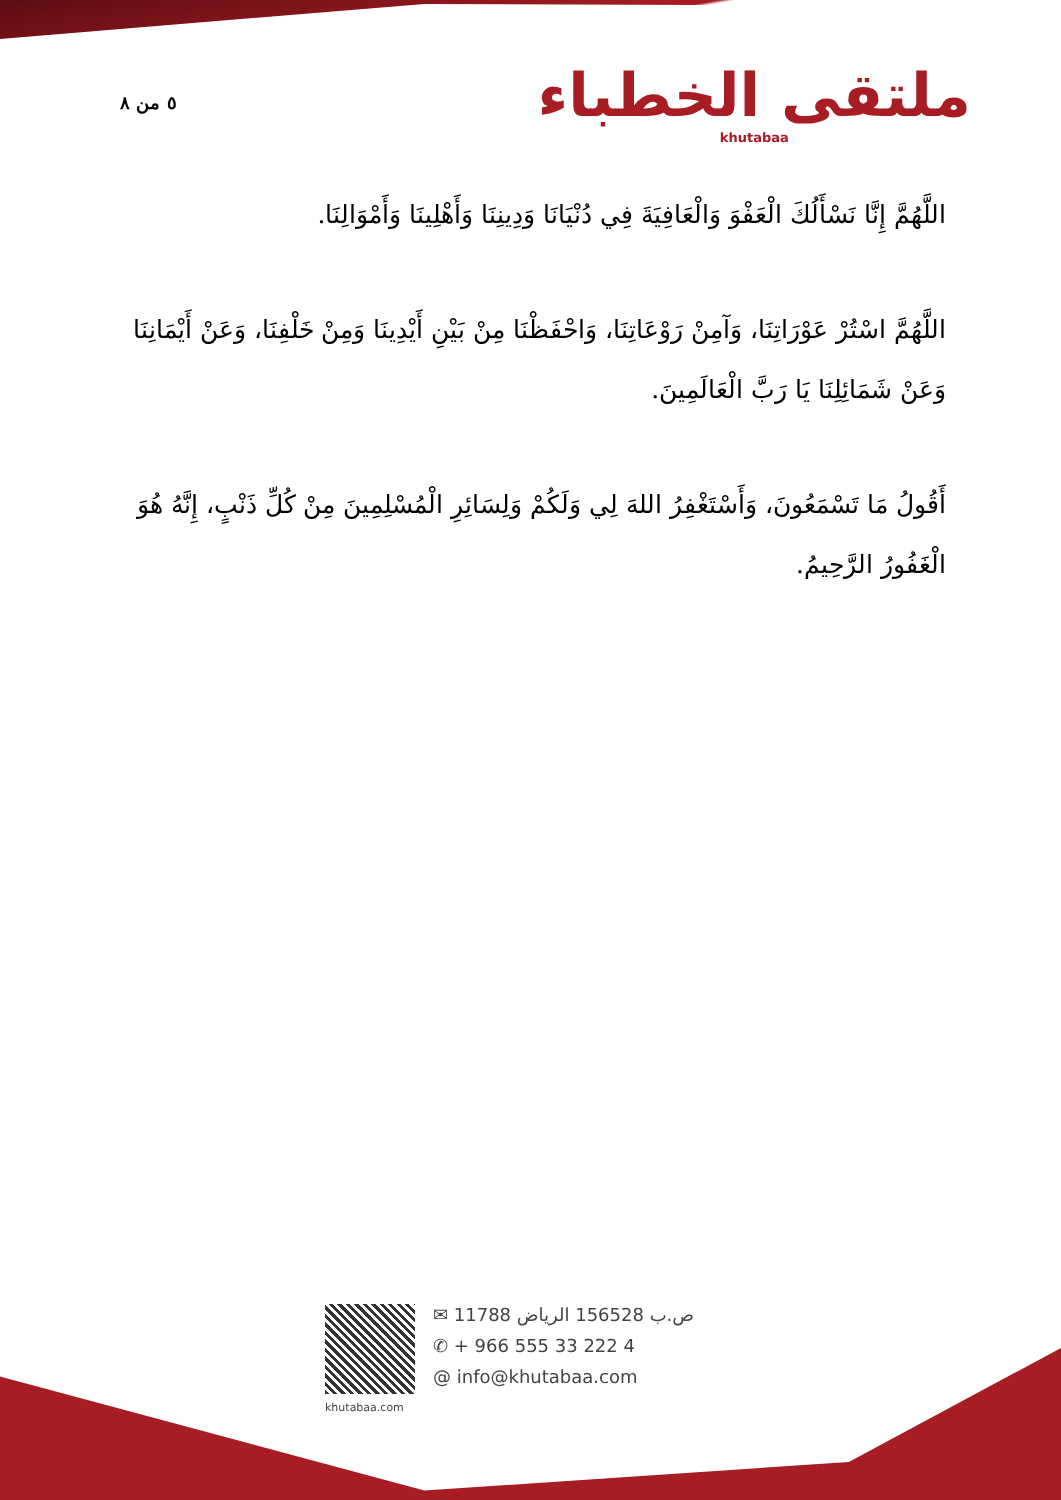٥ من ٨
ملتقى الخطباء
khutabaa
اللَّهُمَّ إِنَّا نَسْأَلُكَ الْعَفْوَ وَالْعَافِيَةَ فِي دُنْيَانَا وَدِينِنَا وَأَهْلِينَا وَأَمْوَالِنَا.
اللَّهُمَّ اسْتُرْ عَوْرَاتِنَا، وَآمِنْ رَوْعَاتِنَا، وَاحْفَظْنَا مِنْ بَيْنِ أَيْدِينَا وَمِنْ خَلْفِنَا، وَعَنْ أَيْمَانِنَا وَعَنْ شَمَائِلِنَا يَا رَبَّ الْعَالَمِينَ.
أَقُولُ مَا تَسْمَعُونَ، وَأَسْتَغْفِرُ اللهَ لِي وَلَكُمْ وَلِسَائِرِ الْمُسْلِمِينَ مِنْ كُلِّ ذَنْبٍ، إِنَّهُ هُوَ الْغَفُورُ الرَّحِيمُ.
khutabaa.com
✉ ص.ب 156528 الرياض 11788
✆ + 966 555 33 222 4
@ info@khutabaa.com